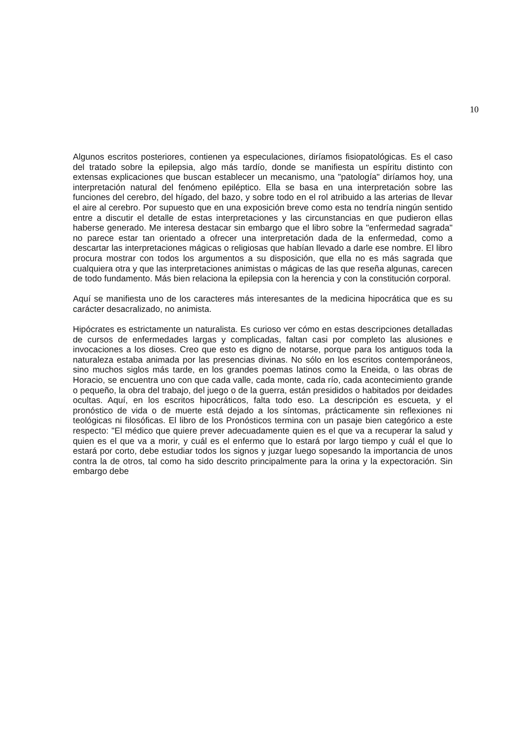10
Algunos escritos posteriores, contienen ya especulaciones, diríamos fisiopatológicas. Es el caso del tratado sobre la epilepsia, algo más tardío, donde se manifiesta un espíritu distinto con extensas explicaciones que buscan establecer un mecanismo, una "patología" diríamos hoy, una interpretación natural del fenómeno epiléptico. Ella se basa en una interpretación sobre las funciones del cerebro, del hígado, del bazo, y sobre todo en el rol atribuido a las arterias de llevar el aire al cerebro. Por supuesto que en una exposición breve como esta no tendría ningún sentido entre a discutir el detalle de estas interpretaciones y las circunstancias en que pudieron ellas haberse generado. Me interesa destacar sin embargo que el libro sobre la "enfermedad sagrada" no parece estar tan orientado a ofrecer una interpretación dada de la enfermedad, como a descartar las interpretaciones mágicas o religiosas que habían llevado a darle ese nombre. El libro procura mostrar con todos los argumentos a su disposición, que ella no es más sagrada que cualquiera otra y que las interpretaciones animistas o mágicas de las que reseña algunas, carecen de todo fundamento. Más bien relaciona la epilepsia con la herencia y con la constitución corporal.
Aquí se manifiesta uno de los caracteres más interesantes de la medicina hipocrática que es su carácter desacralizado, no animista.
Hipócrates es estrictamente un naturalista. Es curioso ver cómo en estas descripciones detalladas de cursos de enfermedades largas y complicadas, faltan casi por completo las alusiones e invocaciones a los dioses. Creo que esto es digno de notarse, porque para los antiguos toda la naturaleza estaba animada por las presencias divinas. No sólo en los escritos contemporáneos, sino muchos siglos más tarde, en los grandes poemas latinos como la Eneida, o las obras de Horacio, se encuentra uno con que cada valle, cada monte, cada río, cada acontecimiento grande o pequeño, la obra del trabajo, del juego o de la guerra, están presididos o habitados por deidades ocultas. Aquí, en los escritos hipocráticos, falta todo eso. La descripción es escueta, y el pronóstico de vida o de muerte está dejado a los síntomas, prácticamente sin reflexiones ni teológicas ni filosóficas. El libro de los Pronósticos termina con un pasaje bien categórico a este respecto: "El médico que quiere prever adecuadamente quien es el que va a recuperar la salud y quien es el que va a morir, y cuál es el enfermo que lo estará por largo tiempo y cuál el que lo estará por corto, debe estudiar todos los signos y juzgar luego sopesando la importancia de unos contra la de otros, tal como ha sido descrito principalmente para la orina y la expectoración. Sin embargo debe